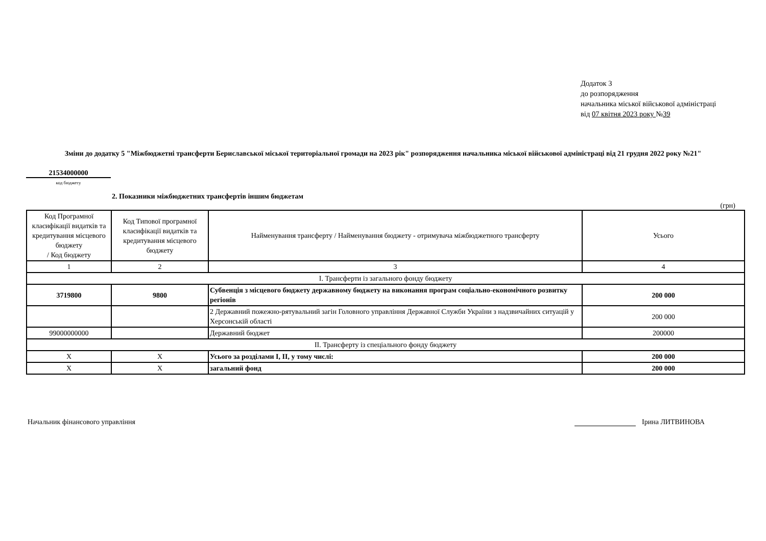Додаток 3
до розпорядження
начальника міської військової адміністраці
від 07 квітня 2023 року №39
Зміни до додатку 5 "Міжбюджетні трансферти Бериславської міської територіальної громади на 2023 рік" розпорядження начальника міської військової адміністраці від 21 грудня 2022 року №21"
21534000000
код бюджету
2. Показники міжбюджетних трансфертів іншим бюджетам
(грн)
| Код Програмної класифікації видатків та кредитування місцевого бюджету / Код бюджету | Код Типової програмної класифікації видатків та кредитування місцевого бюджету | Найменування трансферту / Найменування бюджету - отримувача міжбюджетного трансферту | Усього |
| --- | --- | --- | --- |
| 1 | 2 | 3 | 4 |
| I. Трансферти із загального фонду бюджету | | | |
| 3719800 | 9800 | Субвенція з місцевого бюджету державному бюджету на виконання програм соціально-економічного розвитку регіонів | 200 000 |
| | | 2 Державний пожежно-рятувальний загін Головного управління Державної Служби України з надзвичайних ситуацій у Херсонській області | 200 000 |
| 99000000000 | | Державний бюджет | 200000 |
| II. Трансферту із спеціального фонду бюджету | | | |
| X | X | Усього за розділами I, II, у тому числі: | 200 000 |
| X | X | загальний фонд | 200 000 |
Начальник фінансового управління
Ірина ЛИТВИНОВА